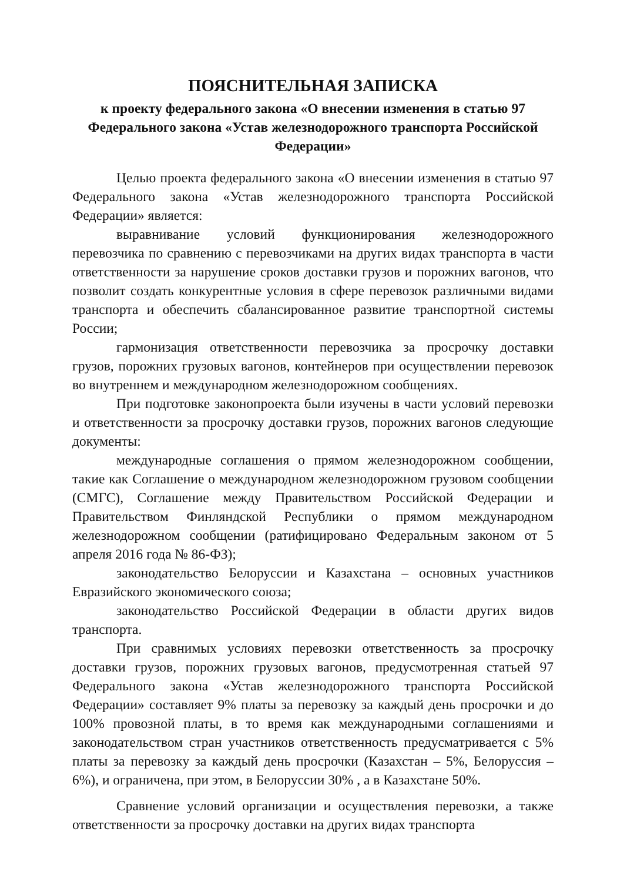ПОЯСНИТЕЛЬНАЯ ЗАПИСКА
к проекту федерального закона «О внесении изменения в статью 97 Федерального закона «Устав железнодорожного транспорта Российской Федерации»
Целью проекта федерального закона «О внесении изменения в статью 97 Федерального закона «Устав железнодорожного транспорта Российской Федерации» является:
выравнивание условий функционирования железнодорожного перевозчика по сравнению с перевозчиками на других видах транспорта в части ответственности за нарушение сроков доставки грузов и порожних вагонов, что позволит создать конкурентные условия в сфере перевозок различными видами транспорта и обеспечить сбалансированное развитие транспортной системы России;
гармонизация ответственности перевозчика за просрочку доставки грузов, порожних грузовых вагонов, контейнеров при осуществлении перевозок во внутреннем и международном железнодорожном сообщениях.
При подготовке законопроекта были изучены в части условий перевозки и ответственности за просрочку доставки грузов, порожних вагонов следующие документы:
международные соглашения о прямом железнодорожном сообщении, такие как Соглашение о международном железнодорожном грузовом сообщении (СМГС), Соглашение между Правительством Российской Федерации и Правительством Финляндской Республики о прямом международном железнодорожном сообщении (ратифицировано Федеральным законом от 5 апреля 2016 года № 86-ФЗ);
законодательство Белоруссии и Казахстана – основных участников Евразийского экономического союза;
законодательство Российской Федерации в области других видов транспорта.
При сравнимых условиях перевозки ответственность за просрочку доставки грузов, порожних грузовых вагонов, предусмотренная статьей 97 Федерального закона «Устав железнодорожного транспорта Российской Федерации» составляет 9% платы за перевозку за каждый день просрочки и до 100% провозной платы, в то время как международными соглашениями и законодательством стран участников ответственность предусматривается с 5% платы за перевозку за каждый день просрочки (Казахстан – 5%, Белоруссия – 6%), и ограничена, при этом, в Белоруссии 30% , а в Казахстане 50%.
Сравнение условий организации и осуществления перевозки, а также ответственности за просрочку доставки на других видах транспорта